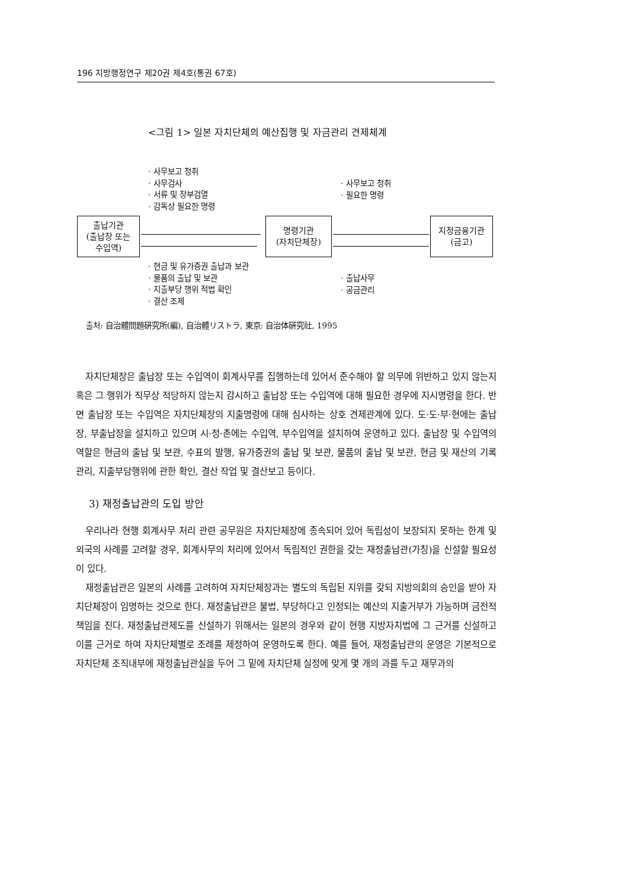196 지방행정연구 제20권 제4호(통권 67호)
<그림 1> 일본 자치단체의 예산집행 및 자금관리 견제체계
· 사무보고 청취
· 사무검사
· 서류 및 장부검열
· 감독상 필요한 명령
· 사무보고 청취
· 필요한 명령
출납기관
(출납장 또는
수입역)
명령기관
(자치단체장)
지정금융기관
(금고)
· 현금 및 유가증권 출납과 보관
· 물품의 출납 및 보관
· 지출부당 행위 적법 확인
· 결산 조제
· 출납사무
· 공금관리
출처: 自治體問題硏究所(編), 自治體リストラ, 東京: 自治体硏究社, 1995
자치단체장은 출납장 또는 수입역이 회계사무를 집행하는데 있어서 준수해야 할 의무에 위반하고 있지 않는지 혹은 그 행위가 직무상 적당하지 않는지 감시하고 출납장 또는 수입역에 대해 필요한 경우에 지시명령을 한다. 반면 출납장 또는 수입역은 자치단체장의 지출명령에 대해 심사하는 상호 견제관계에 있다. 도·도·부·현에는 출납장, 부출납장을 설치하고 있으며 시·정·촌에는 수입역, 부수입역을 설치하여 운영하고 있다. 출납장 및 수입역의 역할은 현금의 출납 및 보관, 수표의 발행, 유가증권의 출납 및 보관, 물품의 출납 및 보관, 현금 및 재산의 기록관리, 지출부담행위에 관한 확인, 결산 작업 및 결산보고 등이다.
3) 재정출납관의 도입 방안
우리나라 현행 회계사무 처리 관련 공무원은 자치단체장에 종속되어 있어 독립성이 보장되지 못하는 한계 및 외국의 사례를 고려할 경우, 회계사무의 처리에 있어서 독립적인 권한을 갖는 재정출납관(가칭)을 신설할 필요성이 있다.
재정출납관은 일본의 사례를 고려하여 자치단체장과는 별도의 독립된 지위를 갖되 지방의회의 승인을 받아 자치단체장이 임명하는 것으로 한다. 재정출납관은 불법, 부당하다고 인정되는 예산의 지출거부가 가능하며 금전적 책임을 진다. 재정출납관제도를 신설하기 위해서는 일본의 경우와 같이 현행 지방자치법에 그 근거를 신설하고 이를 근거로 하여 자치단체별로 조례를 제정하여 운영하도록 한다. 예를 들어, 재정출납관의 운영은 기본적으로 자치단체 조직내부에 재정출납관실을 두어 그 밑에 자치단체 실정에 맞게 몇 개의 과를 두고 재무과의